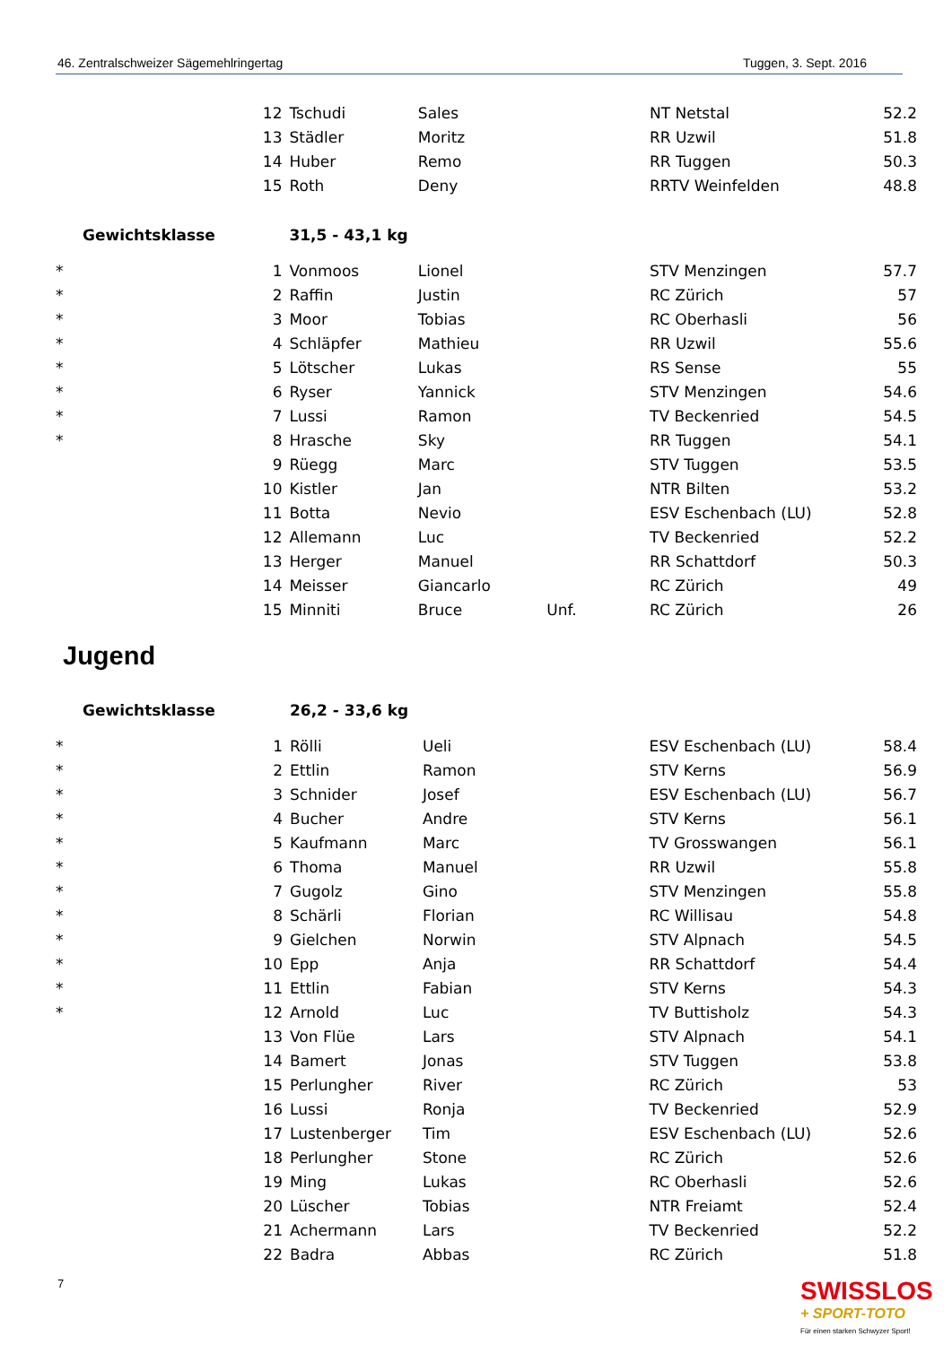46. Zentralschweizer Sägemehlringertag Tuggen, 3. Sept. 2016
| | 12 | Tschudi | Sales | | NT Netstal | 52.2 |
| | 13 | Städler | Moritz | | RR Uzwil | 51.8 |
| | 14 | Huber | Remo | | RR Tuggen | 50.3 |
| | 15 | Roth | Deny | | RRTV Weinfelden | 48.8 |
| Gewichtsklasse | | 31,5 - 43,1 kg | | | | |
| * | 1 | Vonmoos | Lionel | | STV Menzingen | 57.7 |
| * | 2 | Raffin | Justin | | RC Zürich | 57 |
| * | 3 | Moor | Tobias | | RC Oberhasli | 56 |
| * | 4 | Schläpfer | Mathieu | | RR Uzwil | 55.6 |
| * | 5 | Lötscher | Lukas | | RS Sense | 55 |
| * | 6 | Ryser | Yannick | | STV Menzingen | 54.6 |
| * | 7 | Lussi | Ramon | | TV Beckenried | 54.5 |
| * | 8 | Hrasche | Sky | | RR Tuggen | 54.1 |
| | 9 | Rüegg | Marc | | STV Tuggen | 53.5 |
| | 10 | Kistler | Jan | | NTR Bilten | 53.2 |
| | 11 | Botta | Nevio | | ESV Eschenbach (LU) | 52.8 |
| | 12 | Allemann | Luc | | TV Beckenried | 52.2 |
| | 13 | Herger | Manuel | | RR Schattdorf | 50.3 |
| | 14 | Meisser | Giancarlo | | RC Zürich | 49 |
| | 15 | Minniti | Bruce | Unf. | RC Zürich | 26 |
Jugend
| Gewichtsklasse | | 26,2 - 33,6 kg | | | | |
| * | 1 | Rölli | Ueli | | ESV Eschenbach (LU) | 58.4 |
| * | 2 | Ettlin | Ramon | | STV Kerns | 56.9 |
| * | 3 | Schnider | Josef | | ESV Eschenbach (LU) | 56.7 |
| * | 4 | Bucher | Andre | | STV Kerns | 56.1 |
| * | 5 | Kaufmann | Marc | | TV Grosswangen | 56.1 |
| * | 6 | Thoma | Manuel | | RR Uzwil | 55.8 |
| * | 7 | Gugolz | Gino | | STV Menzingen | 55.8 |
| * | 8 | Schärli | Florian | | RC Willisau | 54.8 |
| * | 9 | Gielchen | Norwin | | STV Alpnach | 54.5 |
| * | 10 | Epp | Anja | | RR Schattdorf | 54.4 |
| * | 11 | Ettlin | Fabian | | STV Kerns | 54.3 |
| * | 12 | Arnold | Luc | | TV Buttisholz | 54.3 |
| | 13 | Von Flüe | Lars | | STV Alpnach | 54.1 |
| | 14 | Bamert | Jonas | | STV Tuggen | 53.8 |
| | 15 | Perlungher | River | | RC Zürich | 53 |
| | 16 | Lussi | Ronja | | TV Beckenried | 52.9 |
| | 17 | Lustenberger | Tim | | ESV Eschenbach (LU) | 52.6 |
| | 18 | Perlungher | Stone | | RC Zürich | 52.6 |
| | 19 | Ming | Lukas | | RC Oberhasli | 52.6 |
| | 20 | Lüscher | Tobias | | NTR Freiamt | 52.4 |
| | 21 | Achermann | Lars | | TV Beckenried | 52.2 |
| | 22 | Badra | Abbas | | RC Zürich | 51.8 |
7
SWISSLOS
+ SPORT-TOTO
Für einen starken Schwyzer Sport!